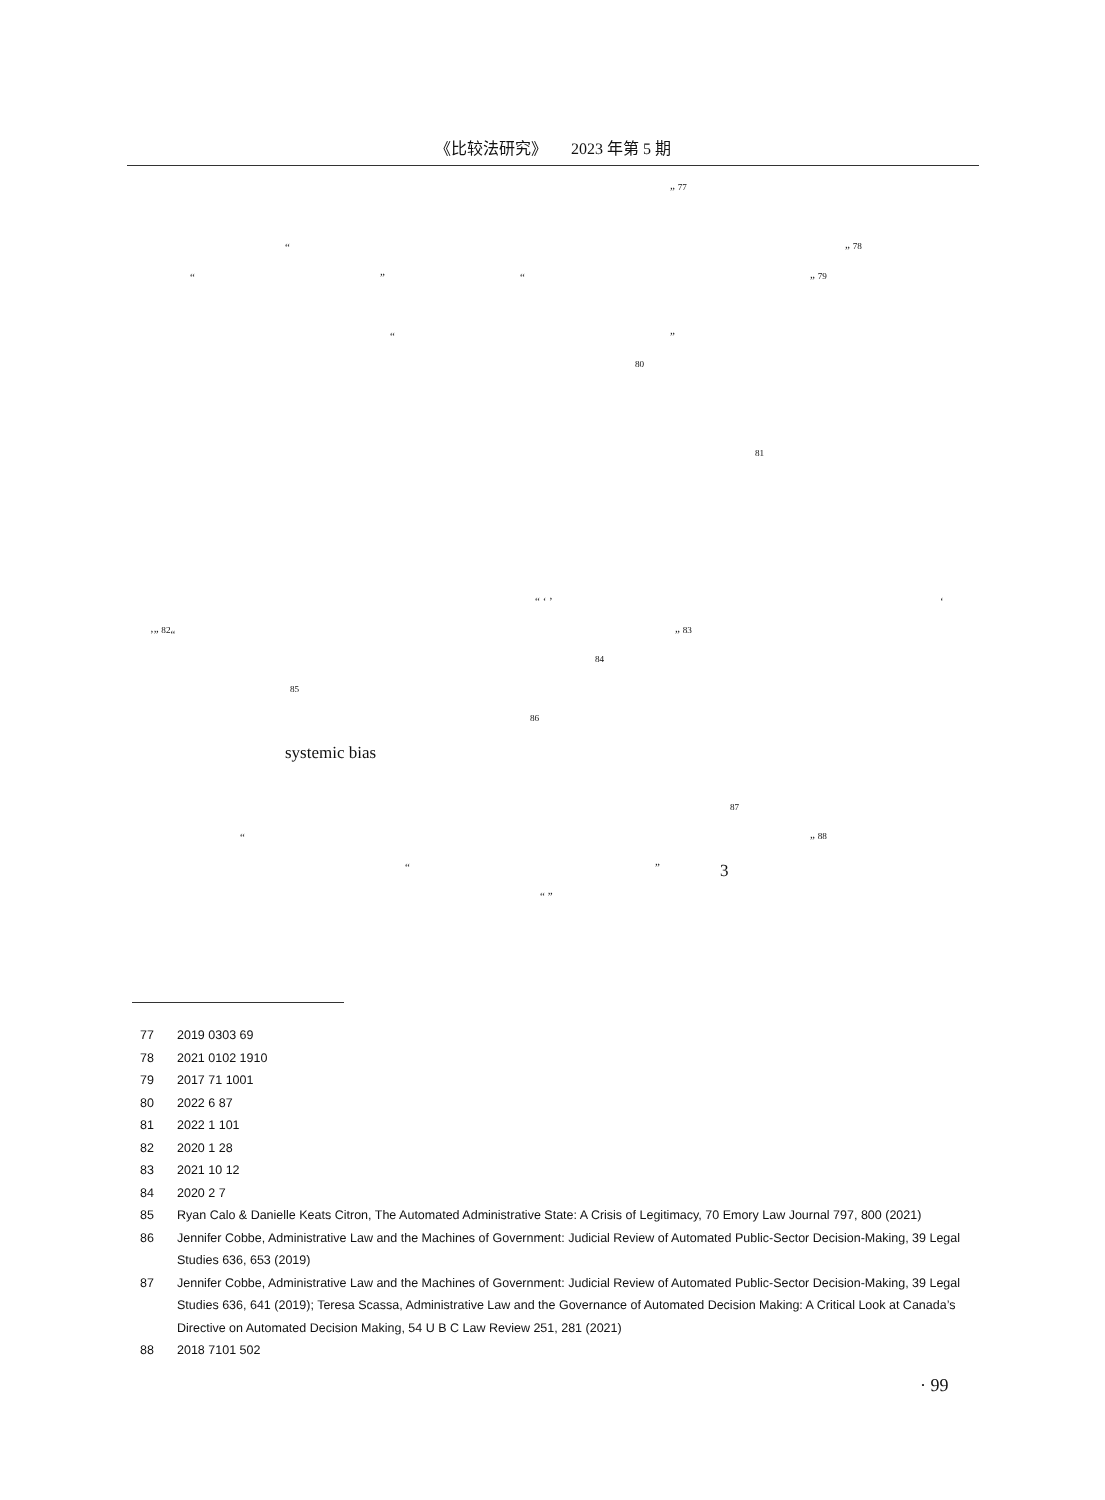《比较法研究》　　2023 年第 5 期
” <sup>77</sup>
“” <sup>78</sup>
“” “” <sup>79</sup>
“”
<sup>80</sup>
<sup>81</sup>
“ ‘ ’ ‘
’” <sup>82</sup>“” <sup>83</sup>
<sup>84</sup>
<sup>85</sup>
<sup>86</sup>
systemic bias
<sup>87</sup>
“” <sup>88</sup>
“” 3
“ ”
77 2019 0303 69
78 2021 0102 1910
79 2017 71 1001
80 2022 6 87
81 2022 1 101
82 2020 1 28
83 2021 10 12
84 2020 2 7
85 Ryan Calo & Danielle Keats Citron, The Automated Administrative State: A Crisis of Legitimacy, 70 Emory Law Journal 797, 800 (2021)
86 Jennifer Cobbe, Administrative Law and the Machines of Government: Judicial Review of Automated Public-Sector Decision-Making, 39 Legal Studies 636, 653 (2019)
87 Jennifer Cobbe, Administrative Law and the Machines of Government: Judicial Review of Automated Public-Sector Decision-Making, 39 Legal Studies 636, 641 (2019); Teresa Scassa, Administrative Law and the Governance of Automated Decision Making: A Critical Look at Canada’s Directive on Automated Decision Making, 54 U B C Law Review 251, 281 (2021)
88 2018 7101 502
· 99